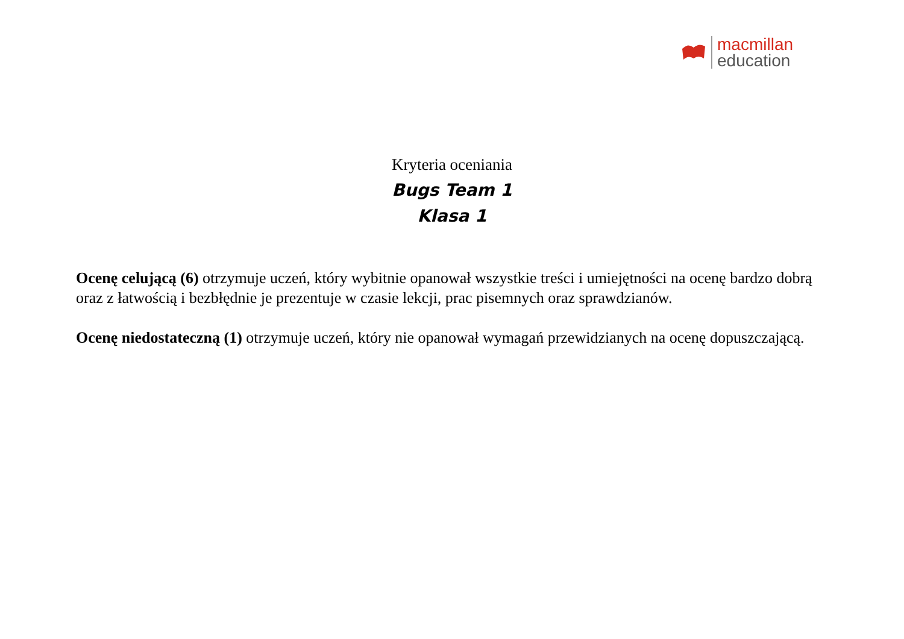macmillan
education
Kryteria oceniania
Bugs Team 1
Klasa 1
Ocenę celującą (6) otrzymuje uczeń, który wybitnie opanował wszystkie treści i umiejętności na ocenę bardzo dobrą oraz z łatwością i bezbłędnie je prezentuje w czasie lekcji, prac pisemnych oraz sprawdzianów.
Ocenę niedostateczną (1) otrzymuje uczeń, który nie opanował wymagań przewidzianych na ocenę dopuszczającą.